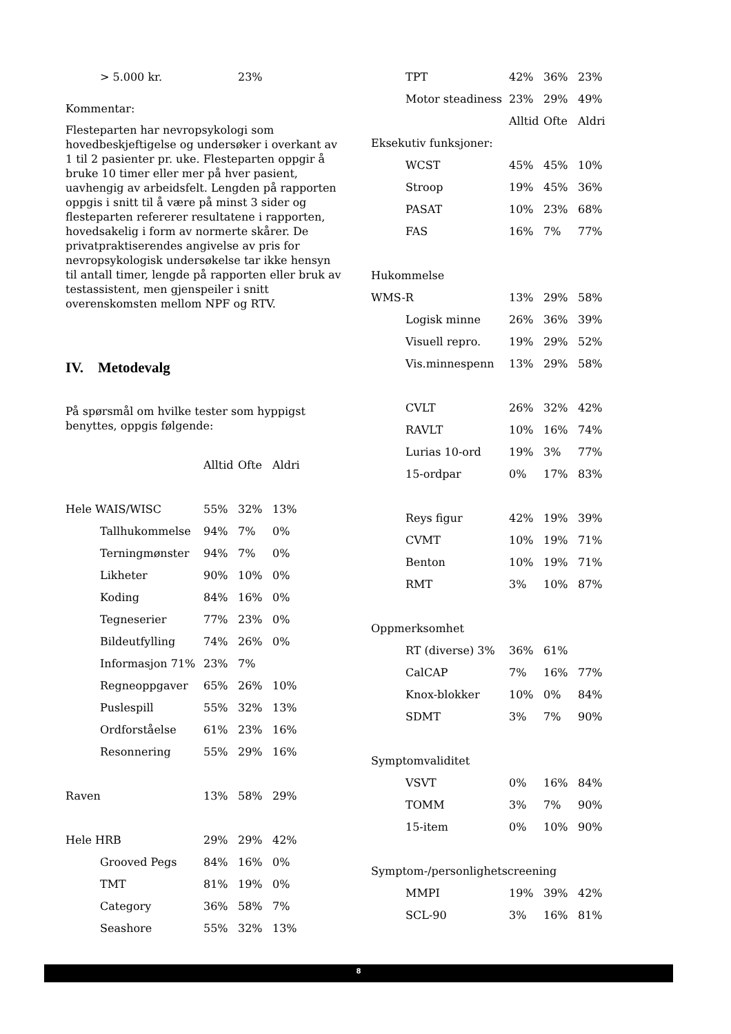| > 5.000 kr. | 23% |
Kommentar:
Flesteparten har nevropsykologi som hovedbeskjeftigelse og undersøker i overkant av 1 til 2 pasienter pr. uke. Flesteparten oppgir å bruke 10 timer eller mer på hver pasient, uavhengig av arbeidsfelt. Lengden på rapporten oppgis i snitt til å være på minst 3 sider og flesteparten refererer resultatene i rapporten, hovedsakelig i form av normerte skårer. De privatpraktiserendes angivelse av pris for nevropsykologisk undersøkelse tar ikke hensyn til antall timer, lengde på rapporten eller bruk av testassistent, men gjenspeiler i snitt overenskomsten mellom NPF og RTV.
IV. Metodevalg
På spørsmål om hvilke tester som hyppigst benyttes, oppgis følgende:
| | Alltid | Ofte | Aldri |
| Hele WAIS/WISC | 55% | 32% | 13% |
| Tallhukommelse | 94% | 7% | 0% |
| Terningmønster | 94% | 7% | 0% |
| Likheter | 90% | 10% | 0% |
| Koding | 84% | 16% | 0% |
| Tegneserier | 77% | 23% | 0% |
| Bildeutfylling | 74% | 26% | 0% |
| Informasjon 71% | 23% | 7% | |
| Regneoppgaver | 65% | 26% | 10% |
| Puslespill | 55% | 32% | 13% |
| Ordforståelse | 61% | 23% | 16% |
| Resonnering | 55% | 29% | 16% |
| Raven | 13% | 58% | 29% |
| Hele HRB | 29% | 29% | 42% |
| Grooved Pegs | 84% | 16% | 0% |
| TMT | 81% | 19% | 0% |
| Category | 36% | 58% | 7% |
| Seashore | 55% | 32% | 13% |
| TPT | 42% | 36% | 23% |
| Motor steadiness | 23% | 29% | 49% |
| | Alltid | Ofte | Aldri |
| Eksekutiv funksjoner: | | | |
| WCST | 45% | 45% | 10% |
| Stroop | 19% | 45% | 36% |
| PASAT | 10% | 23% | 68% |
| FAS | 16% | 7% | 77% |
| Hukommelse | | | |
| WMS-R | 13% | 29% | 58% |
| Logisk minne | 26% | 36% | 39% |
| Visuell repro. | 19% | 29% | 52% |
| Vis.minnespenn | 13% | 29% | 58% |
| CVLT | 26% | 32% | 42% |
| RAVLT | 10% | 16% | 74% |
| Lurias 10-ord | 19% | 3% | 77% |
| 15-ordpar | 0% | 17% | 83% |
| Reys figur | 42% | 19% | 39% |
| CVMT | 10% | 19% | 71% |
| Benton | 10% | 19% | 71% |
| RMT | 3% | 10% | 87% |
| Oppmerksomhet | | | |
| RT (diverse) 3% | 36% | 61% | |
| CalCAP | 7% | 16% | 77% |
| Knox-blokker | 10% | 0% | 84% |
| SDMT | 3% | 7% | 90% |
| Symptomvaliditet | | | |
| VSVT | 0% | 16% | 84% |
| TOMM | 3% | 7% | 90% |
| 15-item | 0% | 10% | 90% |
| Symptom-/personlighetscreening | | | |
| MMPI | 19% | 39% | 42% |
| SCL-90 | 3% | 16% | 81% |
8